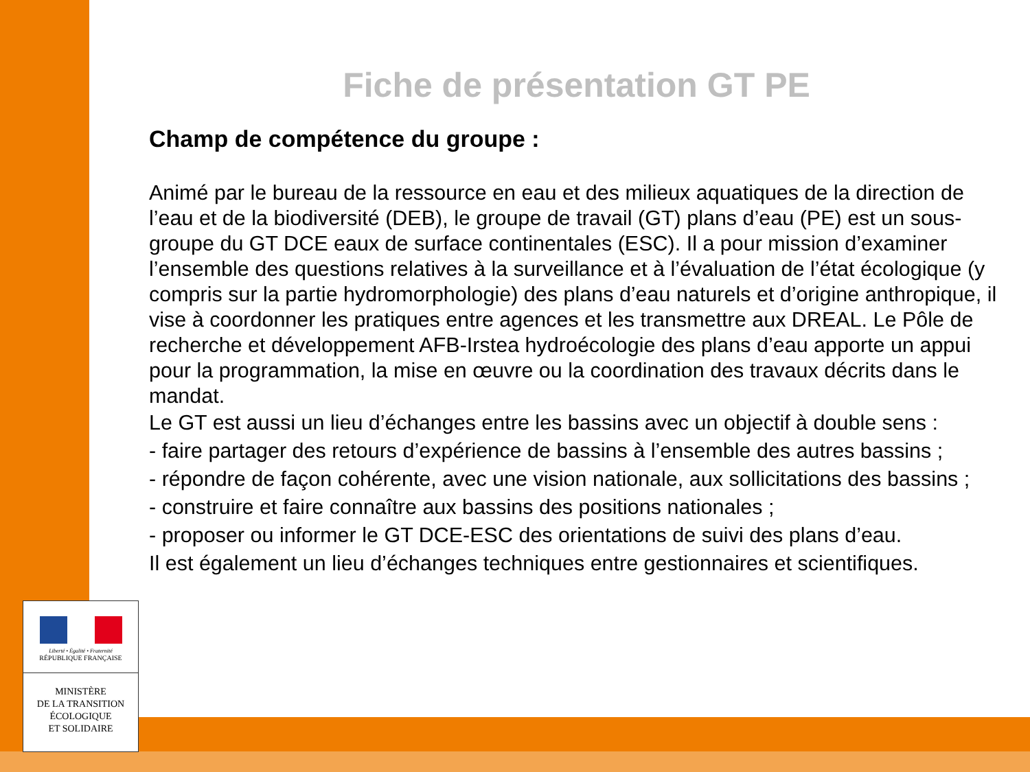Liberté • Égalité • Fraternité
RÉPUBLIQUE FRANÇAISE
MINISTÈRE
DE LA TRANSITION
ÉCOLOGIQUE
ET SOLIDAIRE
Fiche de présentation GT PE
Champ de compétence du groupe :
Animé par le bureau de la ressource en eau et des milieux aquatiques de la direction de l’eau et de la biodiversité (DEB), le groupe de travail (GT) plans d’eau (PE) est un sous-groupe du GT DCE eaux de surface continentales (ESC). Il a pour mission d’examiner l’ensemble des questions relatives à la surveillance et à l’évaluation de l’état écologique (y compris sur la partie hydromorphologie) des plans d’eau naturels et d’origine anthropique, il vise à coordonner les pratiques entre agences et les transmettre aux DREAL. Le Pôle de recherche et développement AFB-Irstea hydroécologie des plans d’eau apporte un appui pour la programmation, la mise en œuvre ou la coordination des travaux décrits dans le mandat.
Le GT est aussi un lieu d’échanges entre les bassins avec un objectif à double sens :
- faire partager des retours d’expérience de bassins à l’ensemble des autres bassins ;
- répondre de façon cohérente, avec une vision nationale, aux sollicitations des bassins ;
- construire et faire connaître aux bassins des positions nationales ;
- proposer ou informer le GT DCE-ESC des orientations de suivi des plans d’eau.
Il est également un lieu d’échanges techniques entre gestionnaires et scientifiques.